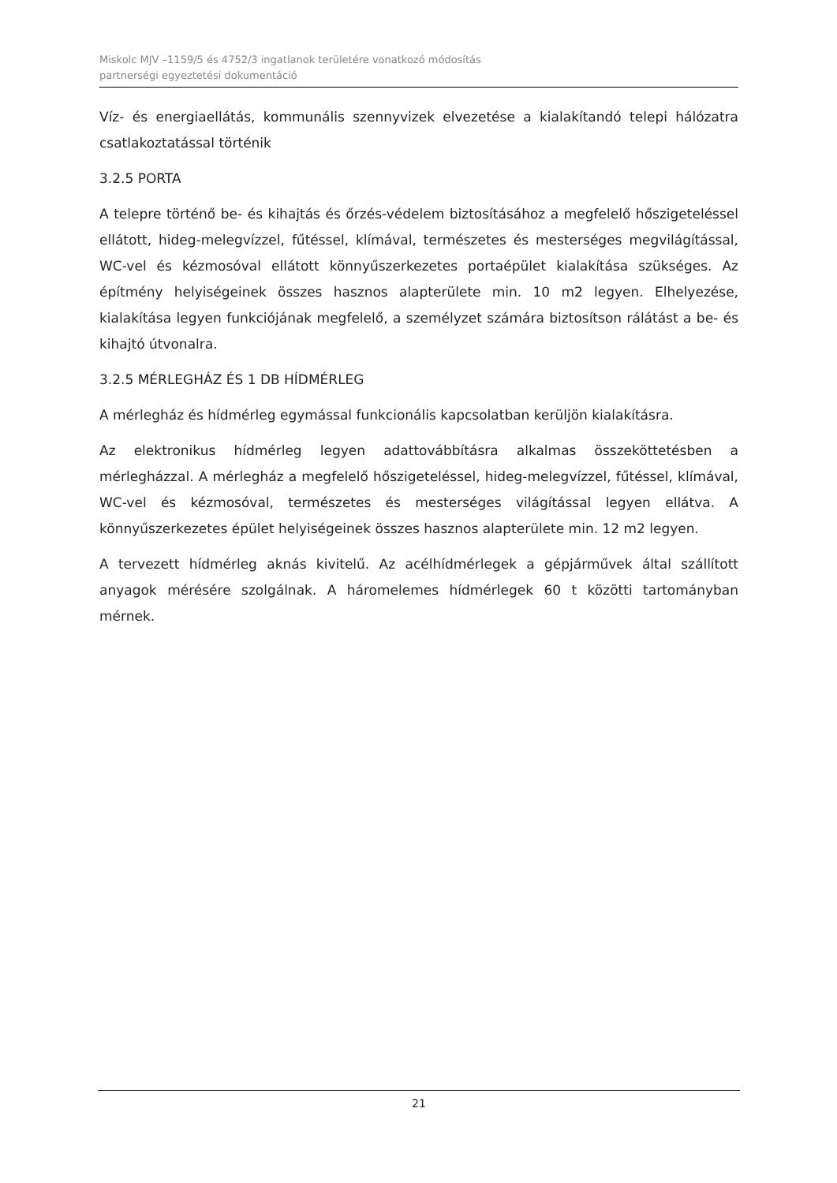Miskolc MJV –1159/5 és 4752/3 ingatlanok területére vonatkozó módosítás
partnerségi egyeztetési dokumentáció
Víz- és energiaellátás, kommunális szennyvizek elvezetése a kialakítandó telepi hálózatra csatlakoztatással történik
3.2.5 PORTA
A telepre történő be- és kihajtás és őrzés-védelem biztosításához a megfelelő hőszigeteléssel ellátott, hideg-melegvízzel, fűtéssel, klímával, természetes és mesterséges megvilágítással, WC-vel és kézmosóval ellátott könnyűszerkezetes portaépület kialakítása szükséges. Az építmény helyiségeinek összes hasznos alapterülete min. 10 m2 legyen. Elhelyezése, kialakítása legyen funkciójának megfelelő, a személyzet számára biztosítson rálátást a be- és kihajtó útvonalra.
3.2.5 MÉRLEGHÁZ ÉS 1 DB HÍDMÉRLEG
A mérlegház és hídmérleg egymással funkcionális kapcsolatban kerüljön kialakításra.
Az elektronikus hídmérleg legyen adattovábbításra alkalmas összeköttetésben a mérlegházzal. A mérlegház a megfelelő hőszigeteléssel, hideg-melegvízzel, fűtéssel, klímával, WC-vel és kézmosóval, természetes és mesterséges világítással legyen ellátva. A könnyűszerkezetes épület helyiségeinek összes hasznos alapterülete min. 12 m2 legyen.
A tervezett hídmérleg aknás kivitelű. Az acélhídmérlegek a gépjárművek által szállított anyagok mérésére szolgálnak. A háromelemes hídmérlegek 60 t közötti tartományban mérnek.
21